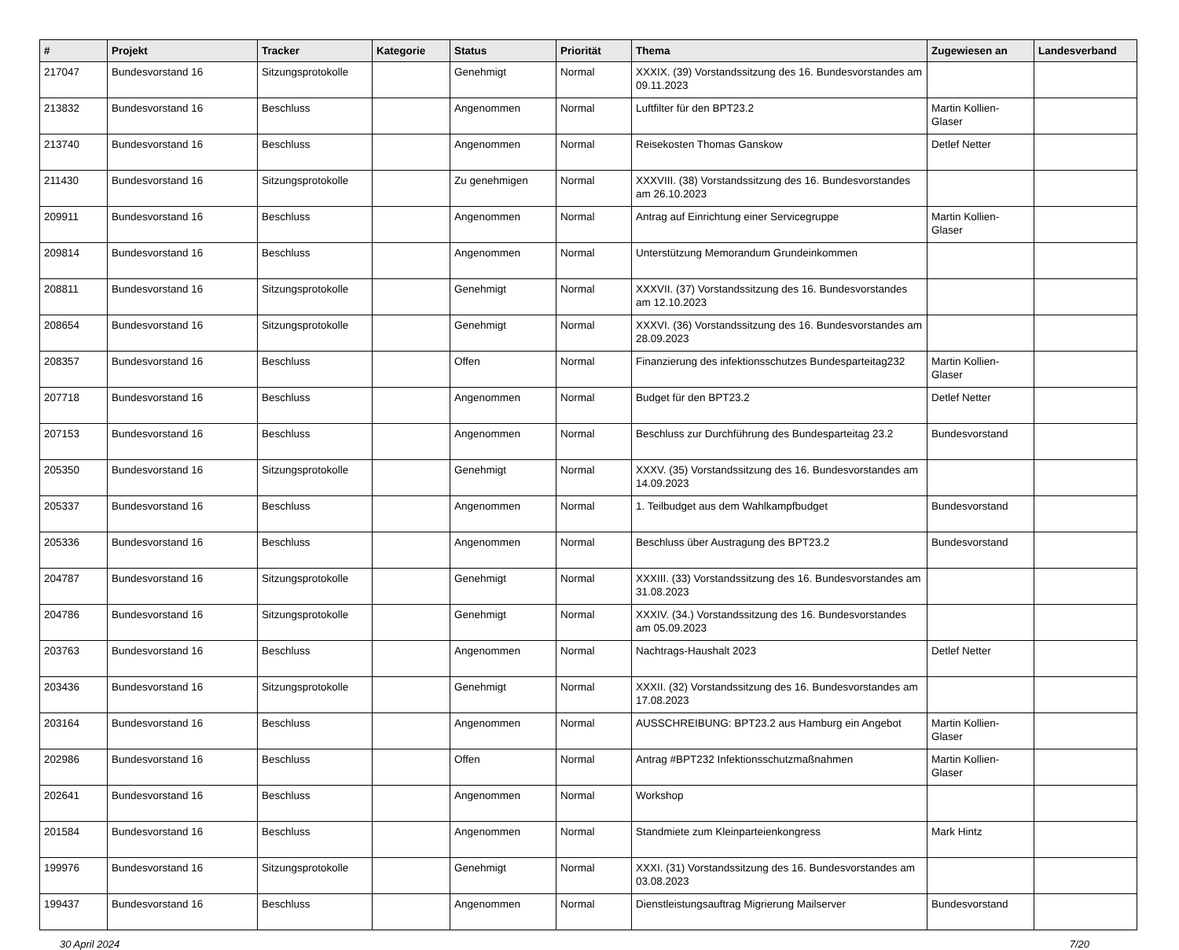| # | Projekt | Tracker | Kategorie | Status | Priorität | Thema | Zugewiesen an | Landesverband |
| --- | --- | --- | --- | --- | --- | --- | --- | --- |
| 217047 | Bundesvorstand 16 | Sitzungsprotokolle | | Genehmigt | Normal | XXXIX. (39) Vorstandssitzung des 16. Bundesvorstandes am 09.11.2023 | | |
| 213832 | Bundesvorstand 16 | Beschluss | | Angenommen | Normal | Luftfilter für den BPT23.2 | Martin Kollien-Glaser | |
| 213740 | Bundesvorstand 16 | Beschluss | | Angenommen | Normal | Reisekosten Thomas Ganskow | Detlef Netter | |
| 211430 | Bundesvorstand 16 | Sitzungsprotokolle | | Zu genehmigen | Normal | XXXVIII. (38) Vorstandssitzung des 16. Bundesvorstandes am 26.10.2023 | | |
| 209911 | Bundesvorstand 16 | Beschluss | | Angenommen | Normal | Antrag auf Einrichtung einer Servicegruppe | Martin Kollien-Glaser | |
| 209814 | Bundesvorstand 16 | Beschluss | | Angenommen | Normal | Unterstützung Memorandum Grundeinkommen | | |
| 208811 | Bundesvorstand 16 | Sitzungsprotokolle | | Genehmigt | Normal | XXXVII. (37) Vorstandssitzung des 16. Bundesvorstandes am 12.10.2023 | | |
| 208654 | Bundesvorstand 16 | Sitzungsprotokolle | | Genehmigt | Normal | XXXVI. (36) Vorstandssitzung des 16. Bundesvorstandes am 28.09.2023 | | |
| 208357 | Bundesvorstand 16 | Beschluss | | Offen | Normal | Finanzierung des infektionsschutzes Bundesparteitag232 | Martin Kollien-Glaser | |
| 207718 | Bundesvorstand 16 | Beschluss | | Angenommen | Normal | Budget für den BPT23.2 | Detlef Netter | |
| 207153 | Bundesvorstand 16 | Beschluss | | Angenommen | Normal | Beschluss zur Durchführung des Bundesparteitag 23.2 | Bundesvorstand | |
| 205350 | Bundesvorstand 16 | Sitzungsprotokolle | | Genehmigt | Normal | XXXV. (35) Vorstandssitzung des 16. Bundesvorstandes am 14.09.2023 | | |
| 205337 | Bundesvorstand 16 | Beschluss | | Angenommen | Normal | 1. Teilbudget aus dem Wahlkampfbudget | Bundesvorstand | |
| 205336 | Bundesvorstand 16 | Beschluss | | Angenommen | Normal | Beschluss über Austragung des BPT23.2 | Bundesvorstand | |
| 204787 | Bundesvorstand 16 | Sitzungsprotokolle | | Genehmigt | Normal | XXXIII. (33) Vorstandssitzung des 16. Bundesvorstandes am 31.08.2023 | | |
| 204786 | Bundesvorstand 16 | Sitzungsprotokolle | | Genehmigt | Normal | XXXIV. (34.) Vorstandssitzung des 16. Bundesvorstandes am 05.09.2023 | | |
| 203763 | Bundesvorstand 16 | Beschluss | | Angenommen | Normal | Nachtrags-Haushalt 2023 | Detlef Netter | |
| 203436 | Bundesvorstand 16 | Sitzungsprotokolle | | Genehmigt | Normal | XXXII. (32) Vorstandssitzung des 16. Bundesvorstandes am 17.08.2023 | | |
| 203164 | Bundesvorstand 16 | Beschluss | | Angenommen | Normal | AUSSCHREIBUNG: BPT23.2 aus Hamburg ein Angebot | Martin Kollien-Glaser | |
| 202986 | Bundesvorstand 16 | Beschluss | | Offen | Normal | Antrag #BPT232 Infektionsschutzmaßnahmen | Martin Kollien-Glaser | |
| 202641 | Bundesvorstand 16 | Beschluss | | Angenommen | Normal | Workshop | | |
| 201584 | Bundesvorstand 16 | Beschluss | | Angenommen | Normal | Standmiete zum Kleinparteienkongress | Mark Hintz | |
| 199976 | Bundesvorstand 16 | Sitzungsprotokolle | | Genehmigt | Normal | XXXI. (31) Vorstandssitzung des 16. Bundesvorstandes am 03.08.2023 | | |
| 199437 | Bundesvorstand 16 | Beschluss | | Angenommen | Normal | Dienstleistungsauftrag Migrierung Mailserver | Bundesvorstand | |
30 April 2024 7/20